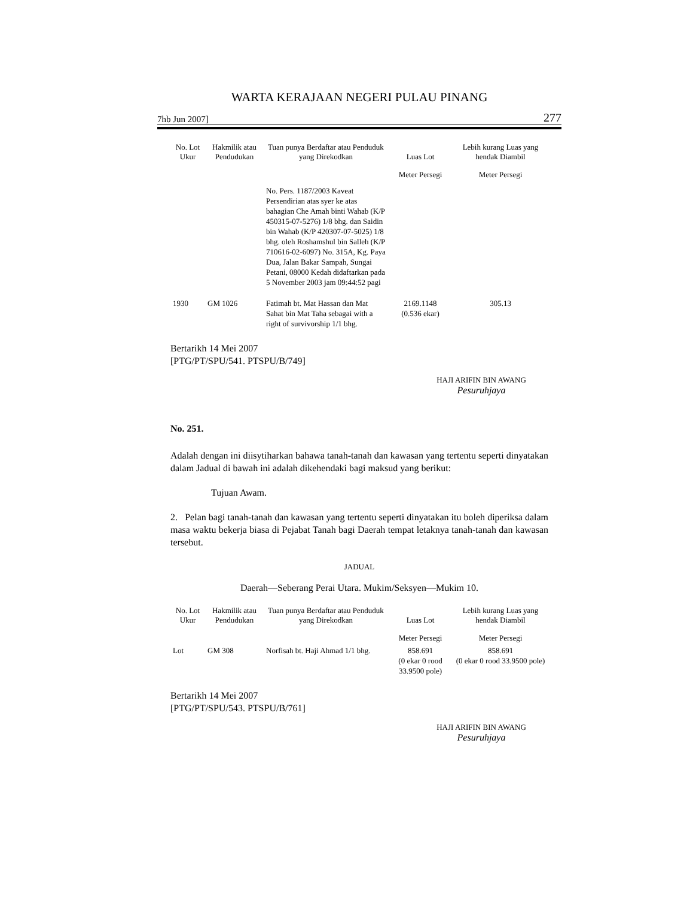WARTA KERAJAAN NEGERI PULAU PINANG
7hb Jun 2007] 277
| No. Lot Ukur | Hakmilik atau Pendudukan | Tuan punya Berdaftar atau Penduduk yang Direkodkan | Luas Lot | Lebih kurang Luas yang hendak Diambil |
| --- | --- | --- | --- | --- |
| | | | Meter Persegi | Meter Persegi |
| | | No. Pers. 1187/2003 Kaveat Persendirian atas syer ke atas bahagian Che Amah binti Wahab (K/P 450315-07-5276) 1/8 bhg. dan Saidin bin Wahab (K/P 420307-07-5025) 1/8 bhg. oleh Roshamshul bin Salleh (K/P 710616-02-6097) No. 315A, Kg. Paya Dua, Jalan Bakar Sampah, Sungai Petani, 08000 Kedah didaftarkan pada 5 November 2003 jam 09:44:52 pagi | | |
| 1930 | GM 1026 | Fatimah bt. Mat Hassan dan Mat Sahat bin Mat Taha sebagai with a right of survivorship 1/1 bhg. | 2169.1148 (0.536 ekar) | 305.13 |
Bertarikh 14 Mei 2007
[PTG/PT/SPU/541. PTSPU/B/749]
HAJI ARIFIN BIN AWANG
Pesuruhjaya
No. 251.
Adalah dengan ini diisytiharkan bahawa tanah-tanah dan kawasan yang tertentu seperti dinyatakan dalam Jadual di bawah ini adalah dikehendaki bagi maksud yang berikut:
Tujuan Awam.
2. Pelan bagi tanah-tanah dan kawasan yang tertentu seperti dinyatakan itu boleh diperiksa dalam masa waktu bekerja biasa di Pejabat Tanah bagi Daerah tempat letaknya tanah-tanah dan kawasan tersebut.
JADUAL
Daerah—Seberang Perai Utara. Mukim/Seksyen—Mukim 10.
| No. Lot Ukur | Hakmilik atau Pendudukan | Tuan punya Berdaftar atau Penduduk yang Direkodkan | Luas Lot | Lebih kurang Luas yang hendak Diambil |
| --- | --- | --- | --- | --- |
| | | | Meter Persegi | Meter Persegi |
| Lot | GM 308 | Norfisah bt. Haji Ahmad 1/1 bhg. | 858.691 (0 ekar 0 rood 33.9500 pole) | 858.691 (0 ekar 0 rood 33.9500 pole) |
Bertarikh 14 Mei 2007
[PTG/PT/SPU/543. PTSPU/B/761]
HAJI ARIFIN BIN AWANG
Pesuruhjaya